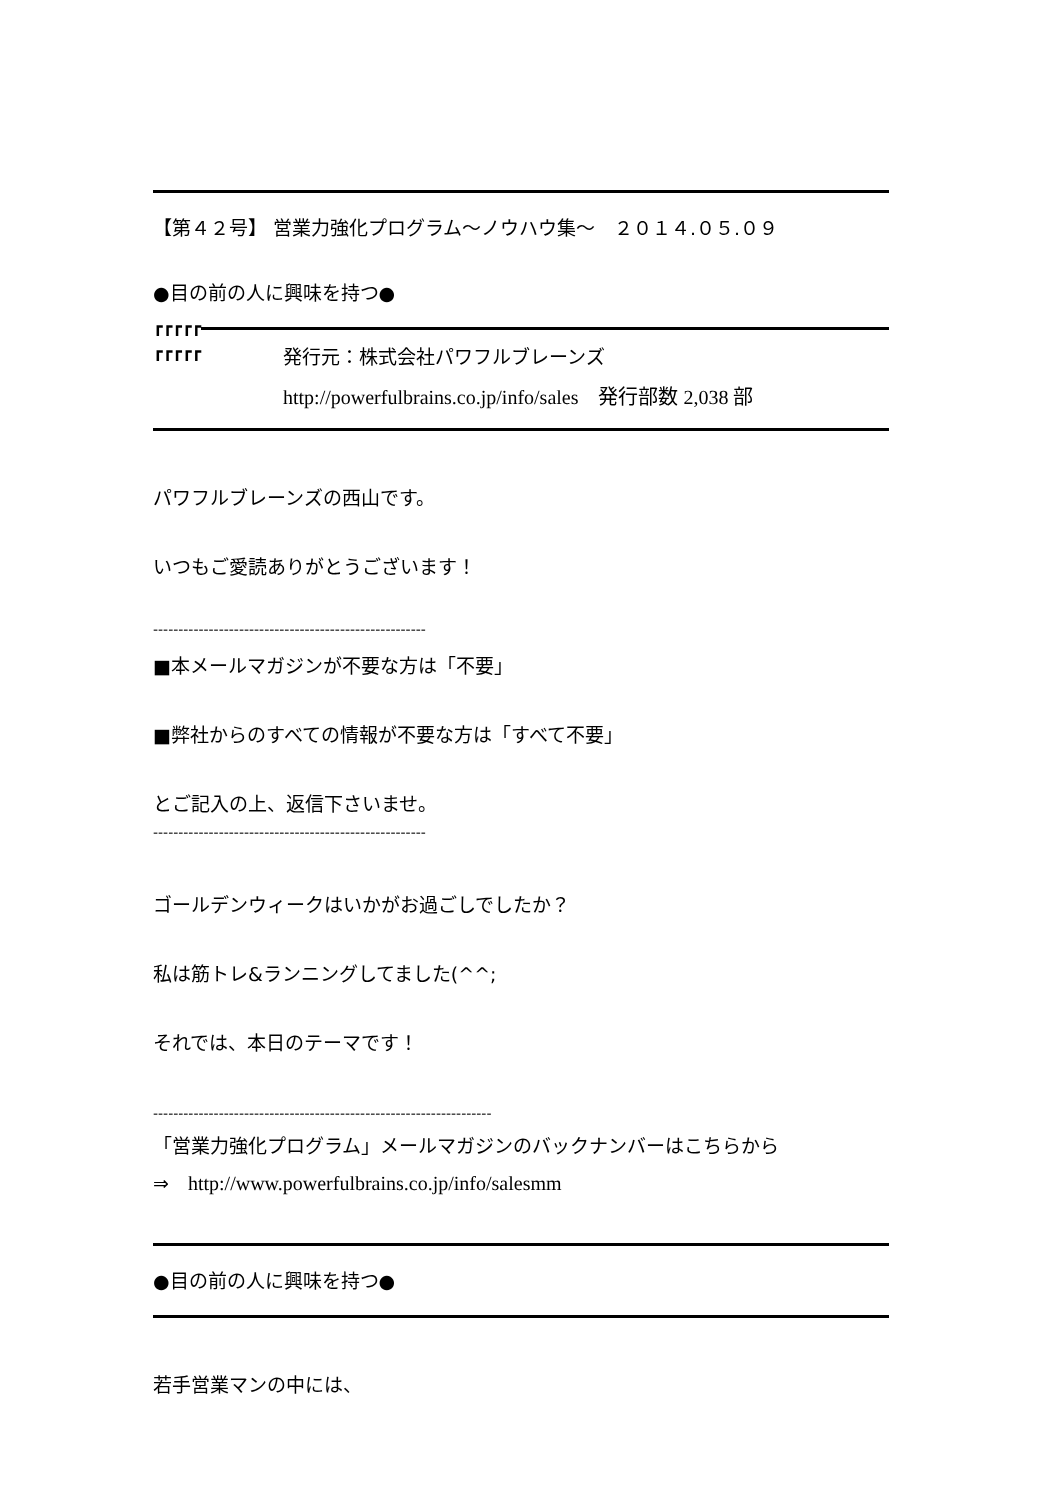【第４２号】 営業力強化プログラム〜ノウハウ集〜　２０１４.０５.０９
●目の前の人に興味を持つ●
┏┏┏┏┏
┏┏┏┏┏
発行元：株式会社パワフルブレーンズ
http://powerfulbrains.co.jp/info/sales　発行部数 2,038 部
パワフルブレーンズの西山です。
いつもご愛読ありがとうございます！
------------------------------------------------------
■本メールマガジンが不要な方は「不要」
■弊社からのすべての情報が不要な方は「すべて不要」
とご記入の上、返信下さいませ。
------------------------------------------------------
ゴールデンウィークはいかがお過ごしでしたか？
私は筋トレ&ランニングしてました(^^;
それでは、本日のテーマです！
-------------------------------------------------------------------
「営業力強化プログラム」メールマガジンのバックナンバーはこちらから
⇒　http://www.powerfulbrains.co.jp/info/salesmm
●目の前の人に興味を持つ●
若手営業マンの中には、